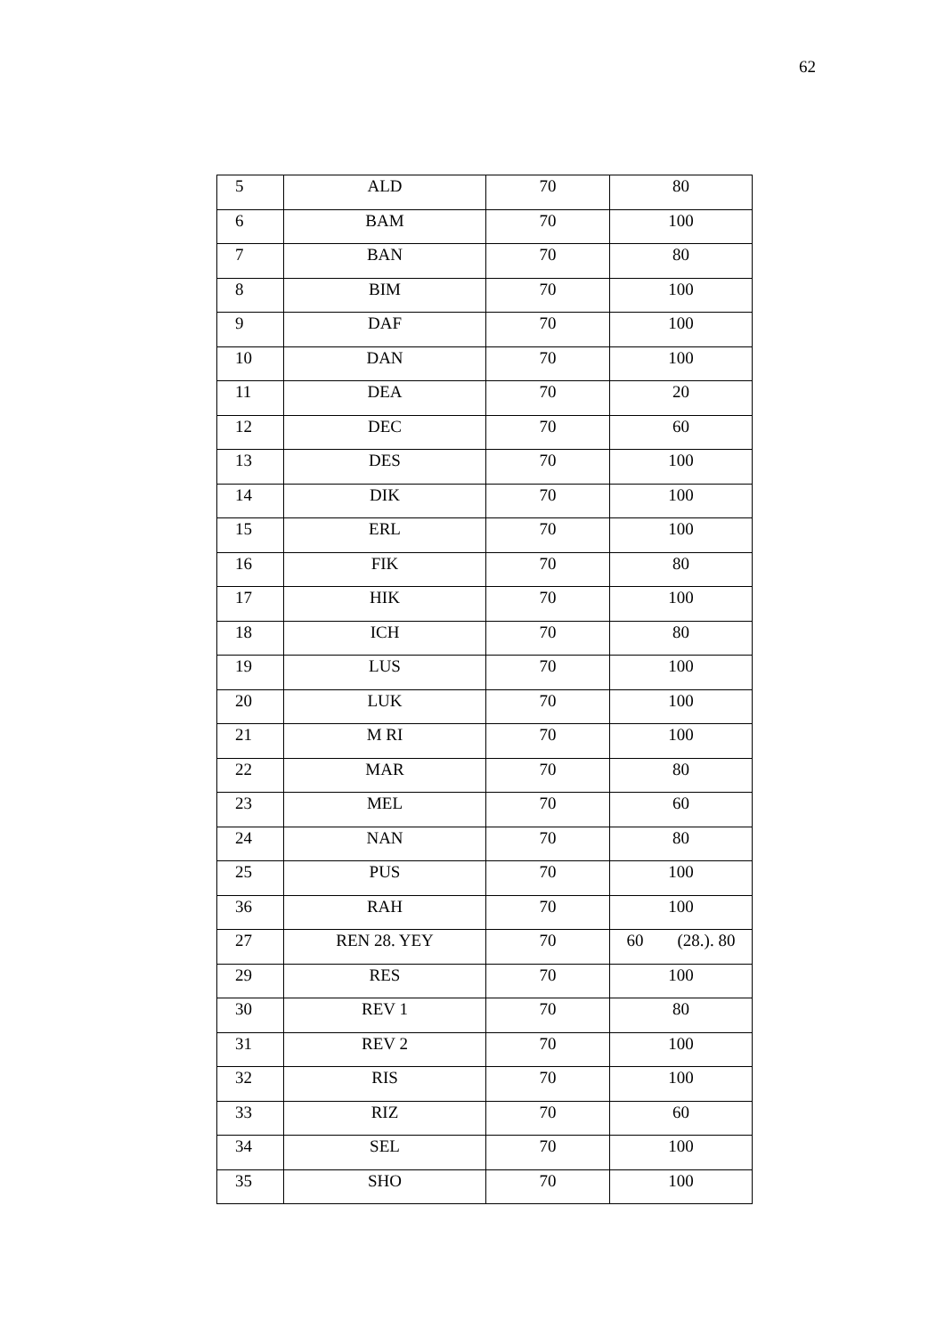62
| 5 | ALD | 70 | 80 |
| 6 | BAM | 70 | 100 |
| 7 | BAN | 70 | 80 |
| 8 | BIM | 70 | 100 |
| 9 | DAF | 70 | 100 |
| 10 | DAN | 70 | 100 |
| 11 | DEA | 70 | 20 |
| 12 | DEC | 70 | 60 |
| 13 | DES | 70 | 100 |
| 14 | DIK | 70 | 100 |
| 15 | ERL | 70 | 100 |
| 16 | FIK | 70 | 80 |
| 17 | HIK | 70 | 100 |
| 18 | ICH | 70 | 80 |
| 19 | LUS | 70 | 100 |
| 20 | LUK | 70 | 100 |
| 21 | M RI | 70 | 100 |
| 22 | MAR | 70 | 80 |
| 23 | MEL | 70 | 60 |
| 24 | NAN | 70 | 80 |
| 25 | PUS | 70 | 100 |
| 36 | RAH | 70 | 100 |
| 27 | REN 28. YEY | 70 | 60 (28.). 80 |
| 29 | RES | 70 | 100 |
| 30 | REV 1 | 70 | 80 |
| 31 | REV 2 | 70 | 100 |
| 32 | RIS | 70 | 100 |
| 33 | RIZ | 70 | 60 |
| 34 | SEL | 70 | 100 |
| 35 | SHO | 70 | 100 |